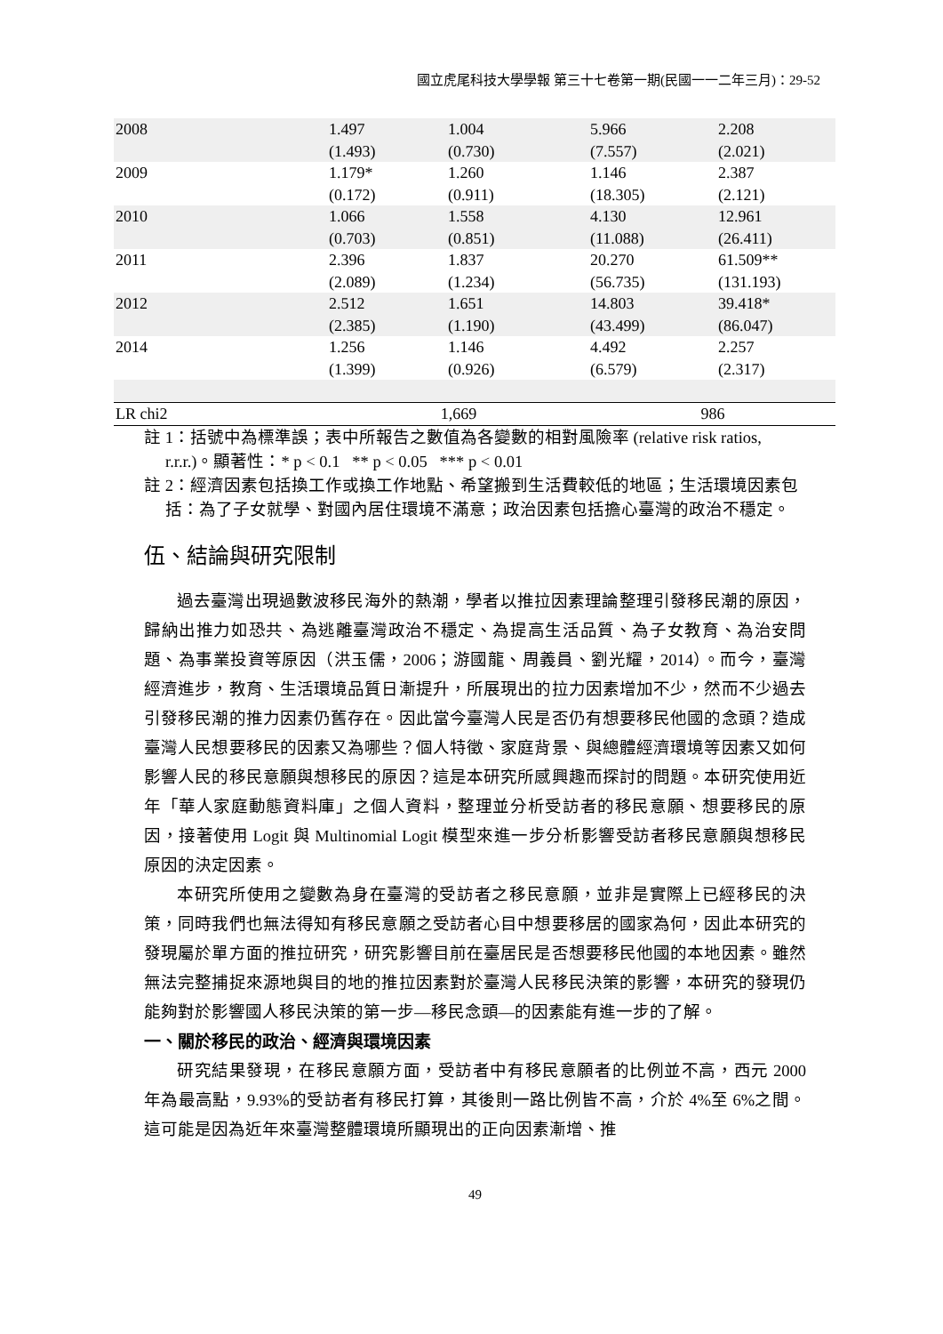國立虎尾科技大學學報 第三十七卷第一期(民國一一二年三月)：29-52
| 2008 | 1.497 (1.493) | 1.004 (0.730) | 5.966 (7.557) | 2.208 (2.021) |
| 2009 | 1.179* (0.172) | 1.260 (0.911) | 1.146 (18.305) | 2.387 (2.121) |
| 2010 | 1.066 (0.703) | 1.558 (0.851) | 4.130 (11.088) | 12.961 (26.411) |
| 2011 | 2.396 (2.089) | 1.837 (1.234) | 20.270 (56.735) | 61.509** (131.193) |
| 2012 | 2.512 (2.385) | 1.651 (1.190) | 14.803 (43.499) | 39.418* (86.047) |
| 2014 | 1.256 (1.399) | 1.146 (0.926) | 4.492 (6.579) | 2.257 (2.317) |
| LR chi2 | 1,669 | | 986 | |
註 1：括號中為標準誤；表中所報告之數值為各變數的相對風險率 (relative risk ratios, r.r.r.)。顯著性：* p < 0.1 ** p < 0.05 *** p < 0.01
註 2：經濟因素包括換工作或換工作地點、希望搬到生活費較低的地區；生活環境因素包括：為了子女就學、對國內居住環境不滿意；政治因素包括擔心臺灣的政治不穩定。
伍、結論與研究限制
過去臺灣出現過數波移民海外的熱潮，學者以推拉因素理論整理引發移民潮的原因，歸納出推力如恐共、為逃離臺灣政治不穩定、為提高生活品質、為子女教育、為治安問題、為事業投資等原因（洪玉儒，2006；游國龍、周義員、劉光耀，2014）。而今，臺灣經濟進步，教育、生活環境品質日漸提升，所展現出的拉力因素增加不少，然而不少過去引發移民潮的推力因素仍舊存在。因此當今臺灣人民是否仍有想要移民他國的念頭？造成臺灣人民想要移民的因素又為哪些？個人特徵、家庭背景、與總體經濟環境等因素又如何影響人民的移民意願與想移民的原因？這是本研究所感興趣而探討的問題。本研究使用近年「華人家庭動態資料庫」之個人資料，整理並分析受訪者的移民意願、想要移民的原因，接著使用 Logit 與 Multinomial Logit 模型來進一步分析影響受訪者移民意願與想移民原因的決定因素。
本研究所使用之變數為身在臺灣的受訪者之移民意願，並非是實際上已經移民的決策，同時我們也無法得知有移民意願之受訪者心目中想要移居的國家為何，因此本研究的發現屬於單方面的推拉研究，研究影響目前在臺居民是否想要移民他國的本地因素。雖然無法完整捕捉來源地與目的地的推拉因素對於臺灣人民移民決策的影響，本研究的發現仍能夠對於影響國人移民決策的第一步—移民念頭—的因素能有進一步的了解。
一、關於移民的政治、經濟與環境因素
研究結果發現，在移民意願方面，受訪者中有移民意願者的比例並不高，西元 2000 年為最高點，9.93%的受訪者有移民打算，其後則一路比例皆不高，介於 4%至 6%之間。這可能是因為近年來臺灣整體環境所顯現出的正向因素漸增、推
49